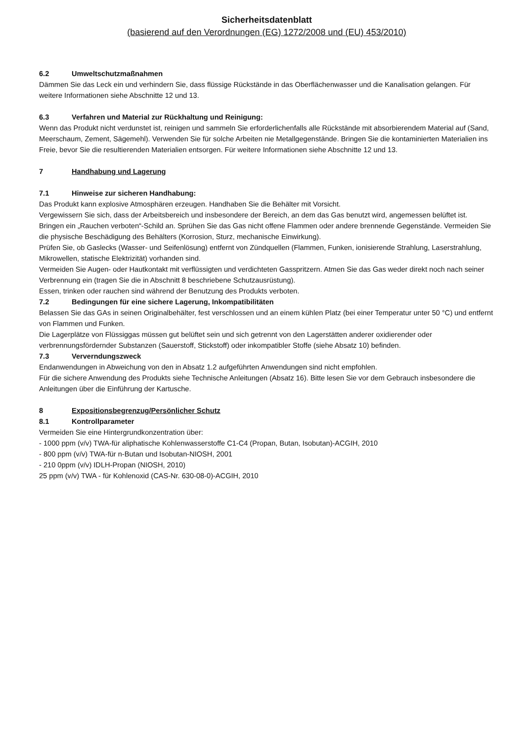Sicherheitsdatenblatt
(basierend auf den Verordnungen (EG) 1272/2008 und (EU) 453/2010)
6.2 Umweltschutzmaßnahmen
Dämmen Sie das Leck ein und verhindern Sie, dass flüssige Rückstände in das Oberflächenwasser und die Kanalisation gelangen. Für weitere Informationen siehe Abschnitte 12 und 13.
6.3 Verfahren und Material zur Rückhaltung und Reinigung:
Wenn das Produkt nicht verdunstet ist, reinigen und sammeln Sie erforderlichenfalls alle Rückstände mit absorbierendem Material auf (Sand, Meerschaum, Zement, Sägemehl). Verwenden Sie für solche Arbeiten nie Metallgegenstände. Bringen Sie die kontaminierten Materialien ins Freie, bevor Sie die resultierenden Materialien entsorgen. Für weitere Informationen siehe Abschnitte 12 und 13.
7 Handhabung und Lagerung
7.1 Hinweise zur sicheren Handhabung:
Das Produkt kann explosive Atmosphären erzeugen. Handhaben Sie die Behälter mit Vorsicht.
Vergewissern Sie sich, dass der Arbeitsbereich und insbesondere der Bereich, an dem das Gas benutzt wird, angemessen belüftet ist.
Bringen ein „Rauchen verboten“-Schild an. Sprühen Sie das Gas nicht offene Flammen oder andere brennende Gegenstände. Vermeiden Sie die physische Beschädigung des Behälters (Korrosion, Sturz, mechanische Einwirkung).
Prüfen Sie, ob Gaslecks (Wasser- und Seifenlösung) entfernt von Zündquellen (Flammen, Funken, ionisierende Strahlung, Laserstrahlung, Mikrowellen, statische Elektrizität) vorhanden sind.
Vermeiden Sie Augen- oder Hautkontakt mit verflüssigten und verdichteten Gasspritzern. Atmen Sie das Gas weder direkt noch nach seiner Verbrennung ein (tragen Sie die in Abschnitt 8 beschriebene Schutzausrüstung).
Essen, trinken oder rauchen sind während der Benutzung des Produkts verboten.
7.2 Bedingungen für eine sichere Lagerung, Inkompatibilitäten
Belassen Sie das GAs in seinen Originalbehälter, fest verschlossen und an einem kühlen Platz (bei einer Temperatur unter 50 °C) und entfernt von Flammen und Funken.
Die Lagerplätze von Flüssiggas müssen gut belüftet sein und sich getrennt von den Lagerstätten anderer oxidierender oder verbrennungsfördernder Substanzen (Sauerstoff, Stickstoff) oder inkompatibler Stoffe (siehe Absatz 10) befinden.
7.3 Ververndungszweck
Endanwendungen in Abweichung von den in Absatz 1.2 aufgeführten Anwendungen sind nicht empfohlen.
Für die sichere Anwendung des Produkts siehe Technische Anleitungen (Absatz 16). Bitte lesen Sie vor dem Gebrauch insbesondere die Anleitungen über die Einführung der Kartusche.
8 Expositionsbegrenzug/Persönlicher Schutz
8.1 Kontrollparameter
Vermeiden Sie eine Hintergrundkonzentration über:
- 1000 ppm (v/v) TWA-für aliphatische Kohlenwasserstoffe C1-C4 (Propan, Butan, Isobutan)-ACGIH, 2010
- 800 ppm (v/v) TWA-für n-Butan und Isobutan-NIOSH, 2001
- 210 0ppm (v/v) IDLH-Propan (NIOSH, 2010)
25 ppm (v/v) TWA - für Kohlenoxid (CAS-Nr. 630-08-0)-ACGIH, 2010